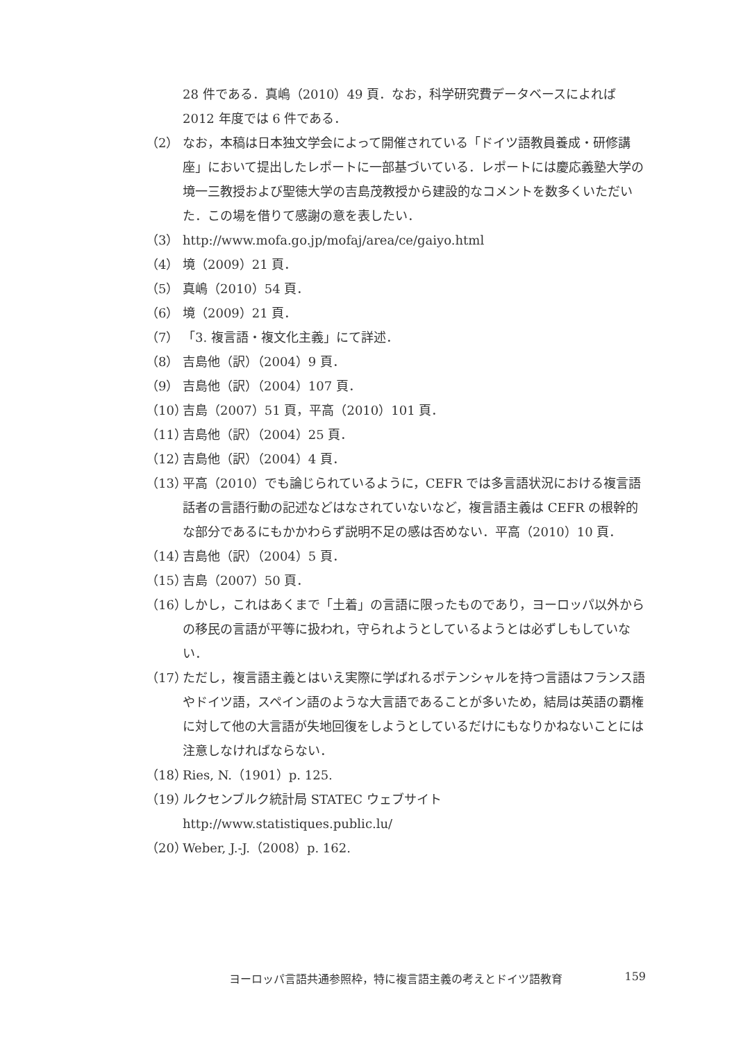28 件である．真嶋（2010）49 頁．なお，科学研究費データベースによれば 2012 年度では 6 件である．
（2） なお，本稿は日本独文学会によって開催されている「ドイツ語教員養成・研修講座」において提出したレポートに一部基づいている．レポートには慶応義塾大学の境一三教授および聖徳大学の吉島茂教授から建設的なコメントを数多くいただいた．この場を借りて感謝の意を表したい．
（3） http://www.mofa.go.jp/mofaj/area/ce/gaiyo.html
（4） 境（2009）21 頁．
（5） 真嶋（2010）54 頁．
（6） 境（2009）21 頁．
（7） 「3. 複言語・複文化主義」にて詳述．
（8） 吉島他（訳）（2004）9 頁．
（9） 吉島他（訳）（2004）107 頁．
（10） 吉島（2007）51 頁，平高（2010）101 頁．
（11） 吉島他（訳）（2004）25 頁．
（12） 吉島他（訳）（2004）4 頁．
（13） 平高（2010）でも論じられているように，CEFR では多言語状況における複言語話者の言語行動の記述などはなされていないなど，複言語主義は CEFR の根幹的な部分であるにもかかわらず説明不足の感は否めない．平高（2010）10 頁．
（14） 吉島他（訳）（2004）5 頁．
（15） 吉島（2007）50 頁．
（16） しかし，これはあくまで「土着」の言語に限ったものであり，ヨーロッパ以外からの移民の言語が平等に扱われ，守られようとしているようとは必ずしもしていない．
（17） ただし，複言語主義とはいえ実際に学ばれるポテンシャルを持つ言語はフランス語やドイツ語，スペイン語のような大言語であることが多いため，結局は英語の覇権に対して他の大言語が失地回復をしようとしているだけにもなりかねないことには注意しなければならない．
（18） Ries, N.（1901）p. 125.
（19） ルクセンブルク統計局 STATEC ウェブサイト http://www.statistiques.public.lu/
（20） Weber, J.-J.（2008）p. 162.
ヨーロッパ言語共通参照枠，特に複言語主義の考えとドイツ語教育 159